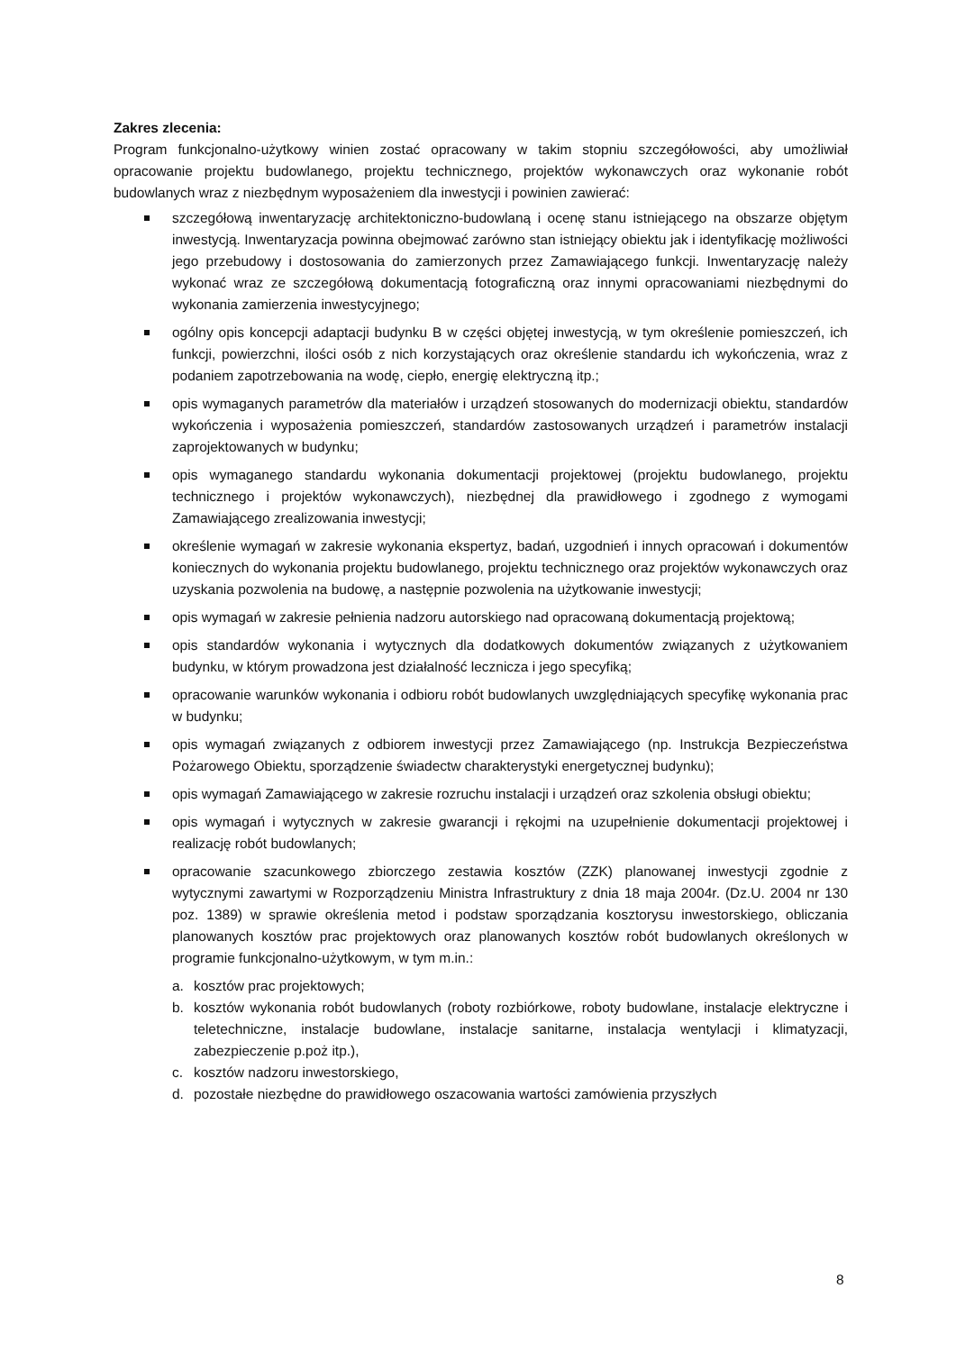Zakres zlecenia:
Program funkcjonalno-użytkowy winien zostać opracowany w takim stopniu szczegółowości, aby umożliwiał opracowanie projektu budowlanego, projektu technicznego, projektów wykonawczych oraz wykonanie robót budowlanych wraz z niezbędnym wyposażeniem dla inwestycji i powinien zawierać:
szczegółową inwentaryzację architektoniczno-budowlaną i ocenę stanu istniejącego na obszarze objętym inwestycją. Inwentaryzacja powinna obejmować zarówno stan istniejący obiektu jak i identyfikację możliwości jego przebudowy i dostosowania do zamierzonych przez Zamawiającego funkcji. Inwentaryzację należy wykonać wraz ze szczegółową dokumentacją fotograficzną oraz innymi opracowaniami niezbędnymi do wykonania zamierzenia inwestycyjnego;
ogólny opis koncepcji adaptacji budynku B w części objętej inwestycją, w tym określenie pomieszczeń, ich funkcji, powierzchni, ilości osób z nich korzystających oraz określenie standardu ich wykończenia, wraz z podaniem zapotrzebowania na wodę, ciepło, energię elektryczną itp.;
opis wymaganych parametrów dla materiałów i urządzeń stosowanych do modernizacji obiektu, standardów wykończenia i wyposażenia pomieszczeń, standardów zastosowanych urządzeń i parametrów instalacji zaprojektowanych w budynku;
opis wymaganego standardu wykonania dokumentacji projektowej (projektu budowlanego, projektu technicznego i projektów wykonawczych), niezbędnej dla prawidłowego i zgodnego z wymogami Zamawiającego zrealizowania inwestycji;
określenie wymagań w zakresie wykonania ekspertyz, badań, uzgodnień i innych opracowań i dokumentów koniecznych do wykonania projektu budowlanego, projektu technicznego oraz projektów wykonawczych oraz uzyskania pozwolenia na budowę, a następnie pozwolenia na użytkowanie inwestycji;
opis wymagań w zakresie pełnienia nadzoru autorskiego nad opracowaną dokumentacją projektową;
opis standardów wykonania i wytycznych dla dodatkowych dokumentów związanych z użytkowaniem budynku, w którym prowadzona jest działalność lecznicza i jego specyfiką;
opracowanie warunków wykonania i odbioru robót budowlanych uwzględniających specyfikę wykonania prac w budynku;
opis wymagań związanych z odbiorem inwestycji przez Zamawiającego (np. Instrukcja Bezpieczeństwa Pożarowego Obiektu, sporządzenie świadectw charakterystyki energetycznej budynku);
opis wymagań Zamawiającego w zakresie rozruchu instalacji i urządzeń oraz szkolenia obsługi obiektu;
opis wymagań i wytycznych w zakresie gwarancji i rękojmi na uzupełnienie dokumentacji projektowej i realizację robót budowlanych;
opracowanie szacunkowego zbiorczego zestawia kosztów (ZZK) planowanej inwestycji zgodnie z wytycznymi zawartymi w Rozporządzeniu Ministra Infrastruktury z dnia 18 maja 2004r. (Dz.U. 2004 nr 130 poz. 1389) w sprawie określenia metod i podstaw sporządzania kosztorysu inwestorskiego, obliczania planowanych kosztów prac projektowych oraz planowanych kosztów robót budowlanych określonych w programie funkcjonalno-użytkowym, w tym m.in.:
a. kosztów prac projektowych;
b. kosztów wykonania robót budowlanych (roboty rozbiórkowe, roboty budowlane, instalacje elektryczne i teletechniczne, instalacje budowlane, instalacje sanitarne, instalacja wentylacji i klimatyzacji, zabezpieczenie p.poż itp.),
c. kosztów nadzoru inwestorskiego,
d. pozostałe niezbędne do prawidłowego oszacowania wartości zamówienia przyszłych
8